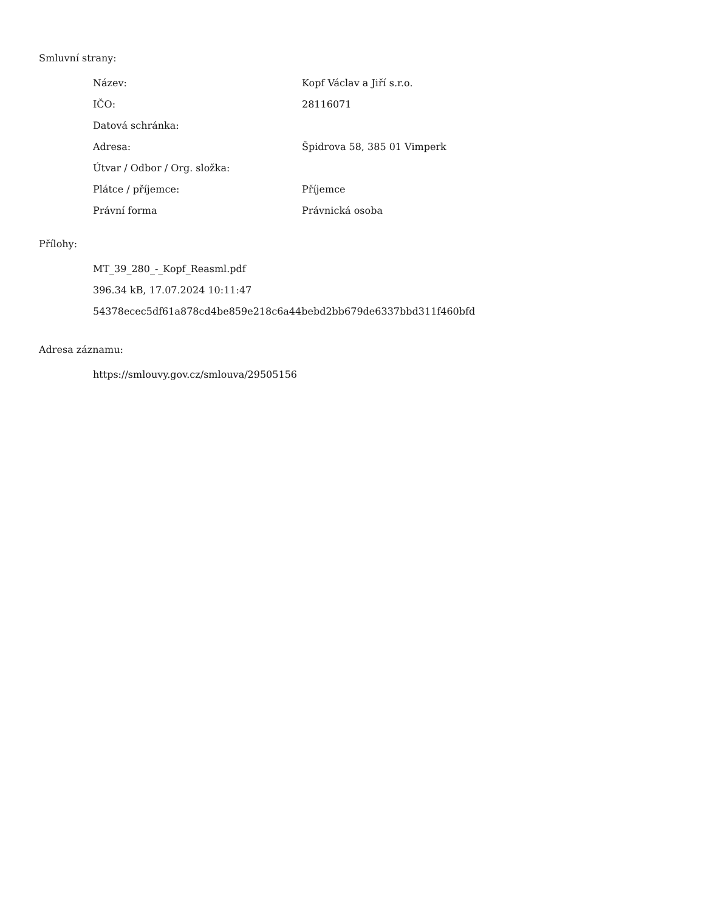Smluvní strany:
| Název: | Kopf Václav a Jiří s.r.o. |
| IČO: | 28116071 |
| Datová schránka: | |
| Adresa: | Špidrova 58, 385 01 Vimperk |
| Útvar / Odbor / Org. složka: | |
| Plátce / příjemce: | Příjemce |
| Právní forma | Právnická osoba |
Přílohy:
MT_39_280_-_Kopf_Reasml.pdf
396.34 kB, 17.07.2024 10:11:47
54378ecec5df61a878cd4be859e218c6a44bebd2bb679de6337bbd311f460bfd
Adresa záznamu:
https://smlouvy.gov.cz/smlouva/29505156